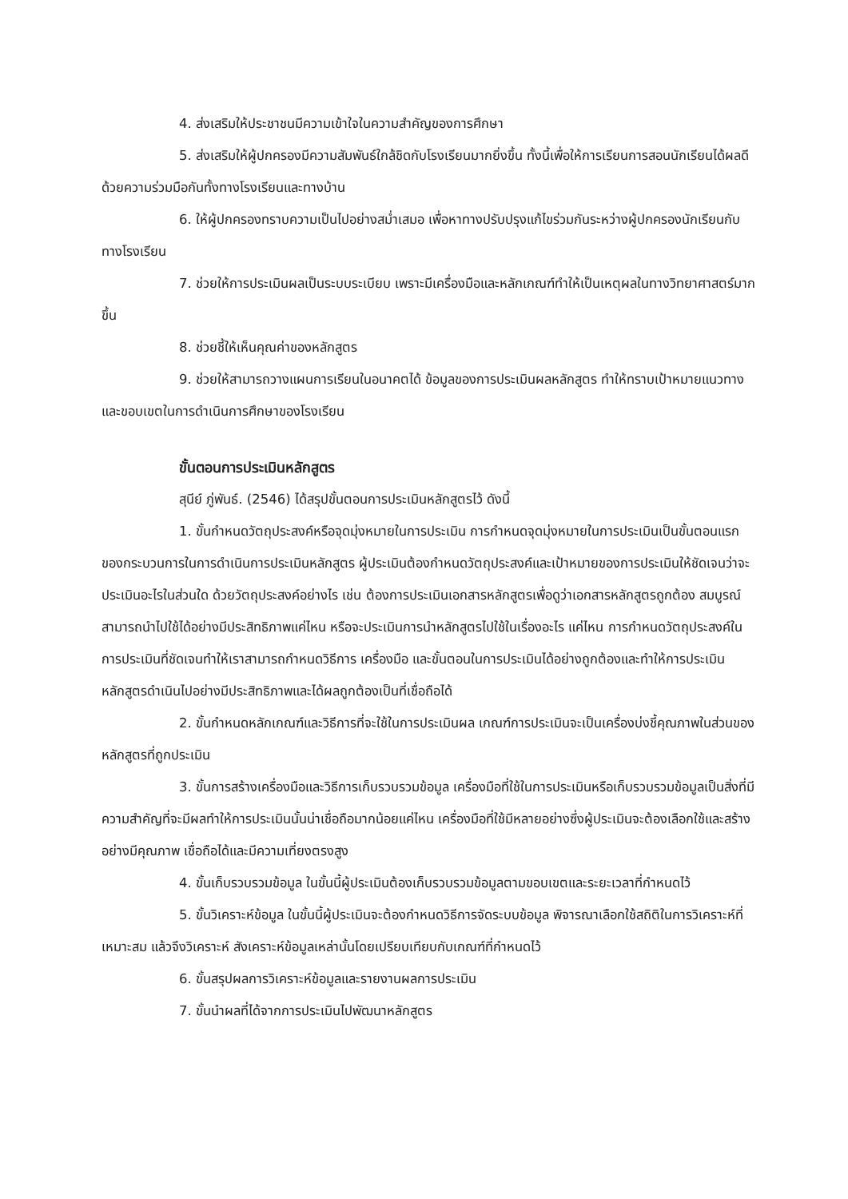4. ส่งเสริมให้ประชาชนมีความเข้าใจในความสำคัญของการศึกษา
5. ส่งเสริมให้ผู้ปกครองมีความสัมพันธ์ใกล้ชิดกับโรงเรียนมากยิ่งขึ้น ทั้งนี้เพื่อให้การเรียนการสอนนักเรียนได้ผลดี ด้วยความร่วมมือกันทั้งทางโรงเรียนและทางบ้าน
6. ให้ผู้ปกครองทราบความเป็นไปอย่างสม่ำเสมอ เพื่อหาทางปรับปรุงแก้ไขร่วมกันระหว่างผู้ปกครองนักเรียนกับทางโรงเรียน
7. ช่วยให้การประเมินผลเป็นระบบระเบียบ เพราะมีเครื่องมือและหลักเกณฑ์ทำให้เป็นเหตุผลในทางวิทยาศาสตร์มากขึ้น
8. ช่วยชี้ให้เห็นคุณค่าของหลักสูตร
9. ช่วยให้สามารถวางแผนการเรียนในอนาคตได้ ข้อมูลของการประเมินผลหลักสูตร ทำให้ทราบเป้าหมายแนวทางและขอบเขตในการดำเนินการศึกษาของโรงเรียน
ขั้นตอนการประเมินหลักสูตร
สุนีย์ ภู่พันธ์. (2546) ได้สรุปขั้นตอนการประเมินหลักสูตรไว้ ดังนี้
1. ขั้นกำหนดวัตถุประสงค์หรือจุดมุ่งหมายในการประเมิน การกำหนดจุดมุ่งหมายในการประเมินเป็นขั้นตอนแรกของกระบวนการในการดำเนินการประเมินหลักสูตร ผู้ประเมินต้องกำหนดวัตถุประสงค์และเป้าหมายของการประเมินให้ชัดเจนว่าจะประเมินอะไรในส่วนใด ด้วยวัตถุประสงค์อย่างไร เช่น ต้องการประเมินเอกสารหลักสูตรเพื่อดูว่าเอกสารหลักสูตรถูกต้อง สมบูรณ์ สามารถนำไปใช้ได้อย่างมีประสิทธิภาพแค่ไหน หรือจะประเมินการนำหลักสูตรไปใช้ในเรื่องอะไร แค่ไหน การกำหนดวัตถุประสงค์ในการประเมินที่ชัดเจนทำให้เราสามารถกำหนดวิธีการ เครื่องมือ และขั้นตอนในการประเมินได้อย่างถูกต้องและทำให้การประเมินหลักสูตรดำเนินไปอย่างมีประสิทธิภาพและได้ผลถูกต้องเป็นที่เชื่อถือได้
2. ขั้นกำหนดหลักเกณฑ์และวิธีการที่จะใช้ในการประเมินผล เกณฑ์การประเมินจะเป็นเครื่องบ่งชี้คุณภาพในส่วนของหลักสูตรที่ถูกประเมิน
3. ขั้นการสร้างเครื่องมือและวิธีการเก็บรวบรวมข้อมูล เครื่องมือที่ใช้ในการประเมินหรือเก็บรวบรวมข้อมูลเป็นสิ่งที่มีความสำคัญที่จะมีผลทำให้การประเมินนั้นน่าเชื่อถือมากน้อยแค่ไหน เครื่องมือที่ใช้มีหลายอย่างซึ่งผู้ประเมินจะต้องเลือกใช้และสร้างอย่างมีคุณภาพ เชื่อถือได้และมีความเที่ยงตรงสูง
4. ขั้นเก็บรวบรวมข้อมูล ในขั้นนี้ผู้ประเมินต้องเก็บรวบรวมข้อมูลตามขอบเขตและระยะเวลาที่กำหนดไว้
5. ขั้นวิเคราะห์ข้อมูล ในขั้นนี้ผู้ประเมินจะต้องกำหนดวิธีการจัดระบบข้อมูล พิจารณาเลือกใช้สถิติในการวิเคราะห์ที่เหมาะสม แล้วจึงวิเคราะห์ สังเคราะห์ข้อมูลเหล่านั้นโดยเปรียบเทียบกับเกณฑ์ที่กำหนดไว้
6. ขั้นสรุปผลการวิเคราะห์ข้อมูลและรายงานผลการประเมิน
7. ขั้นนำผลที่ได้จากการประเมินไปพัฒนาหลักสูตร